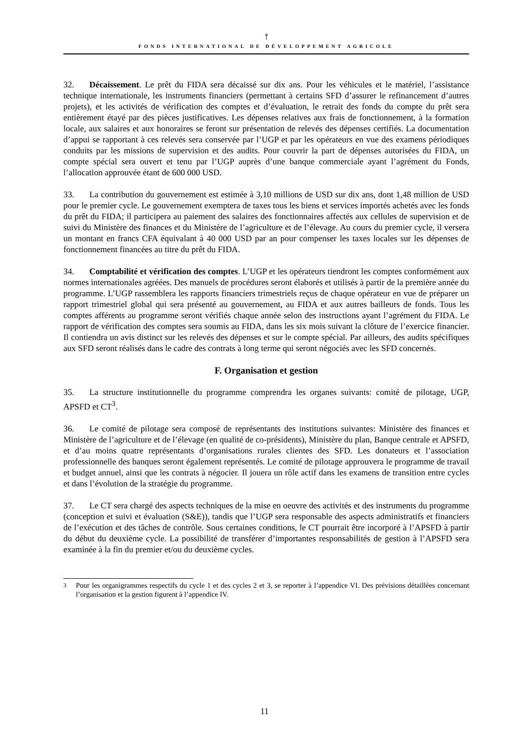⫯
FONDS INTERNATIONAL DE DÉVELOPPEMENT AGRICOLE
32. Décaissement. Le prêt du FIDA sera décaissé sur dix ans. Pour les véhicules et le matériel, l’assistance technique internationale, les instruments financiers (permettant à certains SFD d’assurer le refinancement d’autres projets), et les activités de vérification des comptes et d’évaluation, le retrait des fonds du compte du prêt sera entièrement étayé par des pièces justificatives. Les dépenses relatives aux frais de fonctionnement, à la formation locale, aux salaires et aux honoraires se feront sur présentation de relevés des dépenses certifiés. La documentation d’appui se rapportant à ces relevés sera conservée par l’UGP et par les opérateurs en vue des examens périodiques conduits par les missions de supervision et des audits. Pour couvrir la part de dépenses autorisées du FIDA, un compte spécial sera ouvert et tenu par l’UGP auprès d’une banque commerciale ayant l’agrément du Fonds, l’allocation approuvée étant de 600 000 USD.
33. La contribution du gouvernement est estimée à 3,10 millions de USD sur dix ans, dont 1,48 million de USD pour le premier cycle. Le gouvernement exemptera de taxes tous les biens et services importés achetés avec les fonds du prêt du FIDA; il participera au paiement des salaires des fonctionnaires affectés aux cellules de supervision et de suivi du Ministère des finances et du Ministère de l’agriculture et de l’élevage. Au cours du premier cycle, il versera un montant en francs CFA équivalant à 40 000 USD par an pour compenser les taxes locales sur les dépenses de fonctionnement financées au titre du prêt du FIDA.
34. Comptabilité et vérification des comptes. L’UGP et les opérateurs tiendront les comptes conformément aux normes internationales agréées. Des manuels de procédures seront élaborés et utilisés à partir de la première année du programme. L’UGP rassemblera les rapports financiers trimestriels reçus de chaque opérateur en vue de préparer un rapport trimestriel global qui sera présenté au gouvernement, au FIDA et aux autres bailleurs de fonds. Tous les comptes afférents au programme seront vérifiés chaque année selon des instructions ayant l’agrément du FIDA. Le rapport de vérification des comptes sera soumis au FIDA, dans les six mois suivant la clôture de l’exercice financier. Il contiendra un avis distinct sur les relevés des dépenses et sur le compte spécial. Par ailleurs, des audits spécifiques aux SFD seront réalisés dans le cadre des contrats à long terme qui seront négociés avec les SFD concernés.
F. Organisation et gestion
35. La structure institutionnelle du programme comprendra les organes suivants: comité de pilotage, UGP, APSFD et CT<sup>3</sup>.
36. Le comité de pilotage sera composé de représentants des institutions suivantes: Ministère des finances et Ministère de l’agriculture et de l’élevage (en qualité de co-présidents), Ministère du plan, Banque centrale et APSFD, et d’au moins quatre représentants d’organisations rurales clientes des SFD. Les donateurs et l’association professionnelle des banques seront également représentés. Le comité de pilotage approuvera le programme de travail et budget annuel, ainsi que les contrats à négocier. Il jouera un rôle actif dans les examens de transition entre cycles et dans l’évolution de la stratégie du programme.
37. Le CT sera chargé des aspects techniques de la mise en oeuvre des activités et des instruments du programme (conception et suivi et évaluation (S&E)), tandis que l’UGP sera responsable des aspects administratifs et financiers de l’exécution et des tâches de contrôle. Sous certaines conditions, le CT pourrait être incorporé à l’APSFD à partir du début du deuxième cycle. La possibilité de transférer d’importantes responsabilités de gestion à l’APSFD sera examinée à la fin du premier et/ou du deuxième cycles.
<sup>3</sup> Pour les organigrammes respectifs du cycle 1 et des cycles 2 et 3, se reporter à l’appendice VI. Des prévisions détaillées concernant l’organisation et la gestion figurent à l’appendice IV.
11